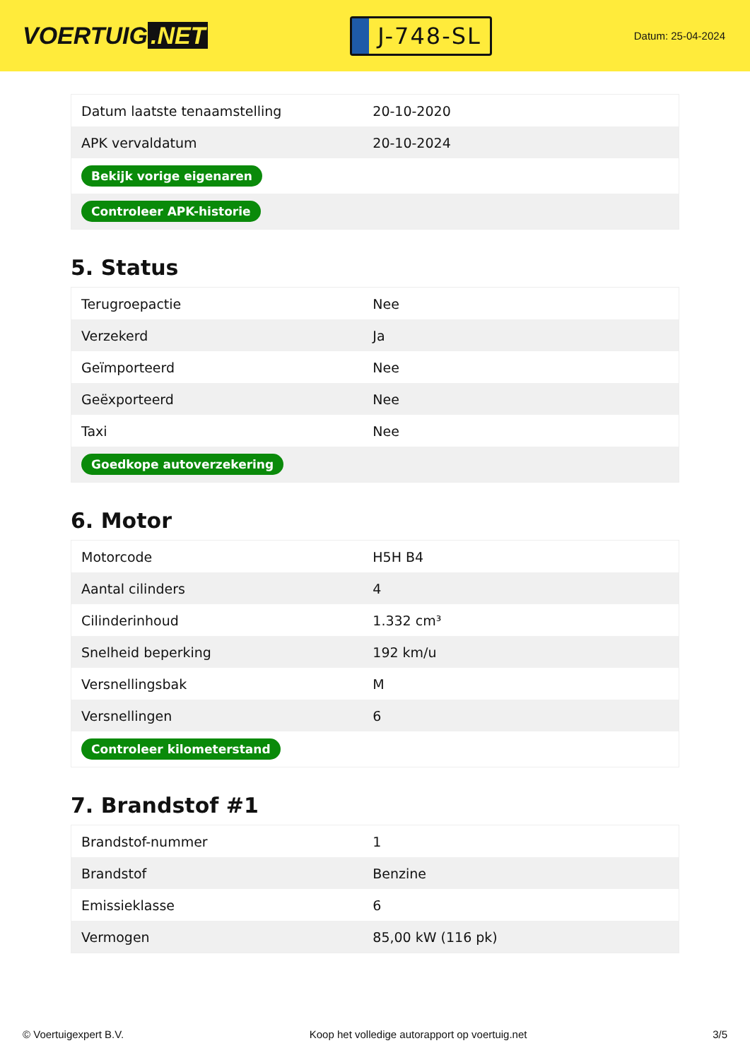VOERTUIG.NET
J-748-SL
Datum: 25-04-2024
| Datum laatste tenaamstelling | 20-10-2020 |
| APK vervaldatum | 20-10-2024 |
| Bekijk vorige eigenaren | |
| Controleer APK-historie | |
5. Status
| Terugroepactie | Nee |
| Verzekerd | Ja |
| Geïmporteerd | Nee |
| Geëxporteerd | Nee |
| Taxi | Nee |
| Goedkope autoverzekering | |
6. Motor
| Motorcode | H5H B4 |
| Aantal cilinders | 4 |
| Cilinderinhoud | 1.332 cm³ |
| Snelheid beperking | 192 km/u |
| Versnellingsbak | M |
| Versnellingen | 6 |
| Controleer kilometerstand | |
7. Brandstof #1
| Brandstof-nummer | 1 |
| Brandstof | Benzine |
| Emissieklasse | 6 |
| Vermogen | 85,00 kW (116 pk) |
© Voertuigexpert B.V. Koop het volledige autorapport op voertuig.net 3/5